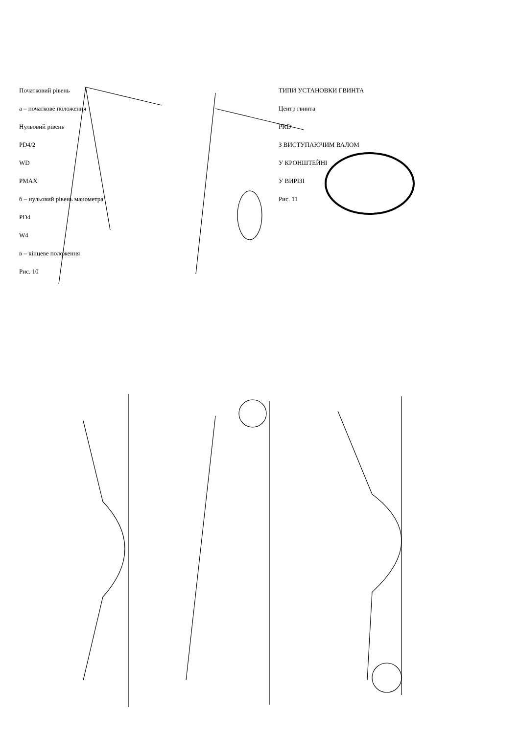Початковий рівень
а – початкове положення
Нульовий рівень
PD4/2
WD
PMAX
б – нульовий рівень манометра
PD4
W4
в – кінцеве положення
Рис. 10
ТИПИ УСТАНОВКИ ГВИНТА
Центр гвинта
PRD
З ВИСТУПАЮЧИМ ВАЛОМ
У КРОНШТЕЙНІ
У ВИРІЗІ
Рис. 11